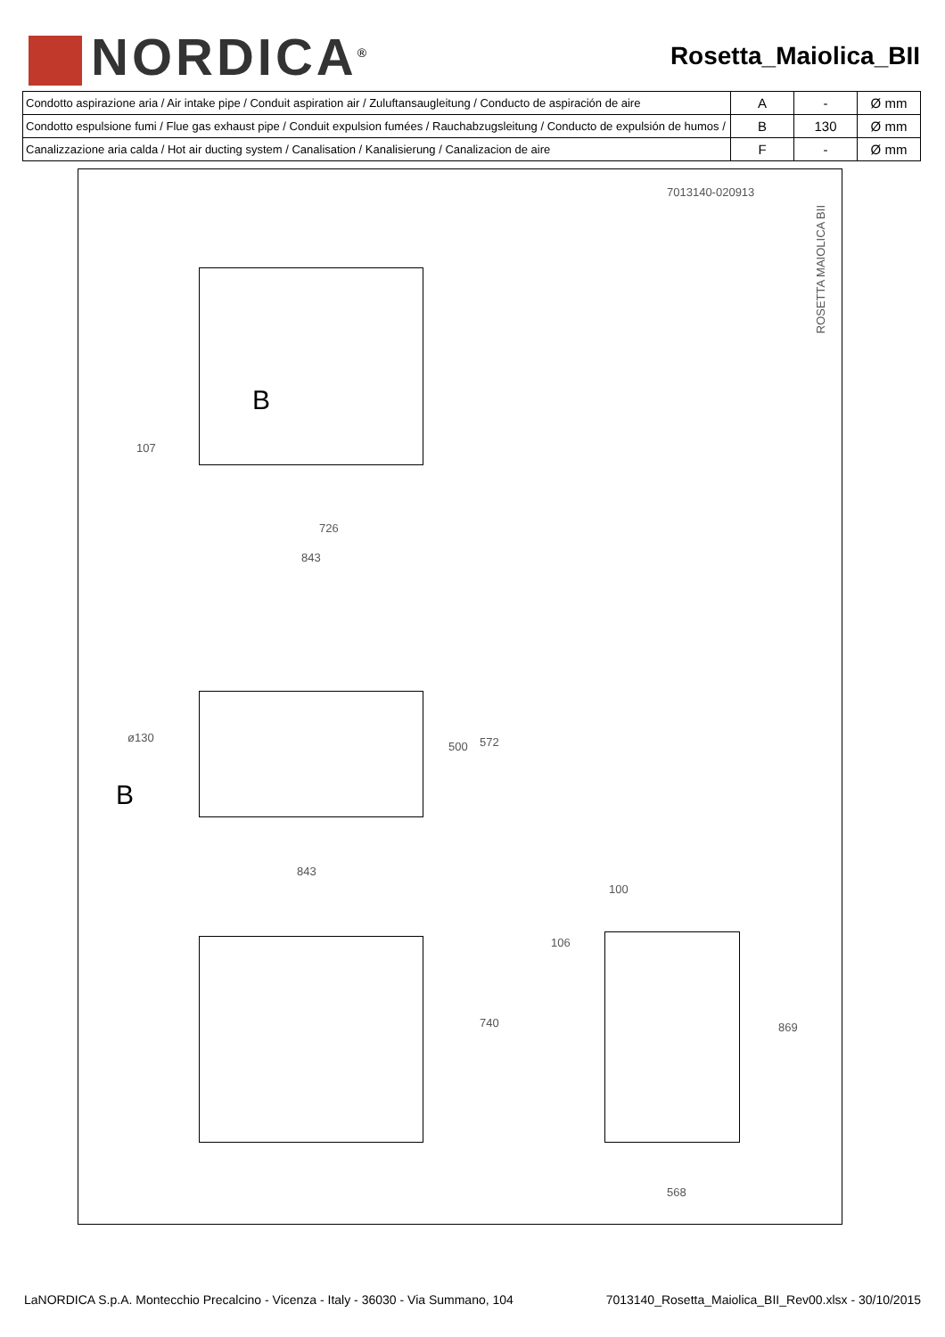NORDICA<sup>®</sup>
Rosetta_Maiolica_BII
| Condotto aspirazione aria / Air intake pipe / Conduit aspiration air / Zuluftansaugleitung / Conducto de aspiración de aire | A | - | Ø mm |
| Condotto espulsione fumi / Flue gas exhaust pipe / Conduit expulsion fumées / Rauchabzugsleitung / Conducto de expulsión de humos / | B | 130 | Ø mm |
| Canalizzazione aria calda / Hot air ducting system / Canalisation / Kanalisierung / Canalizacion de aire | F | - | Ø mm |
7013140-020913
ROSETTA MAIOLICA BII
B
107
726
843
ø130
B
500 572
843
100
106
740 869
568
LaNORDICA S.p.A. Montecchio Precalcino - Vicenza - Italy - 36030 - Via Summano, 104 7013140_Rosetta_Maiolica_BII_Rev00.xlsx - 30/10/2015